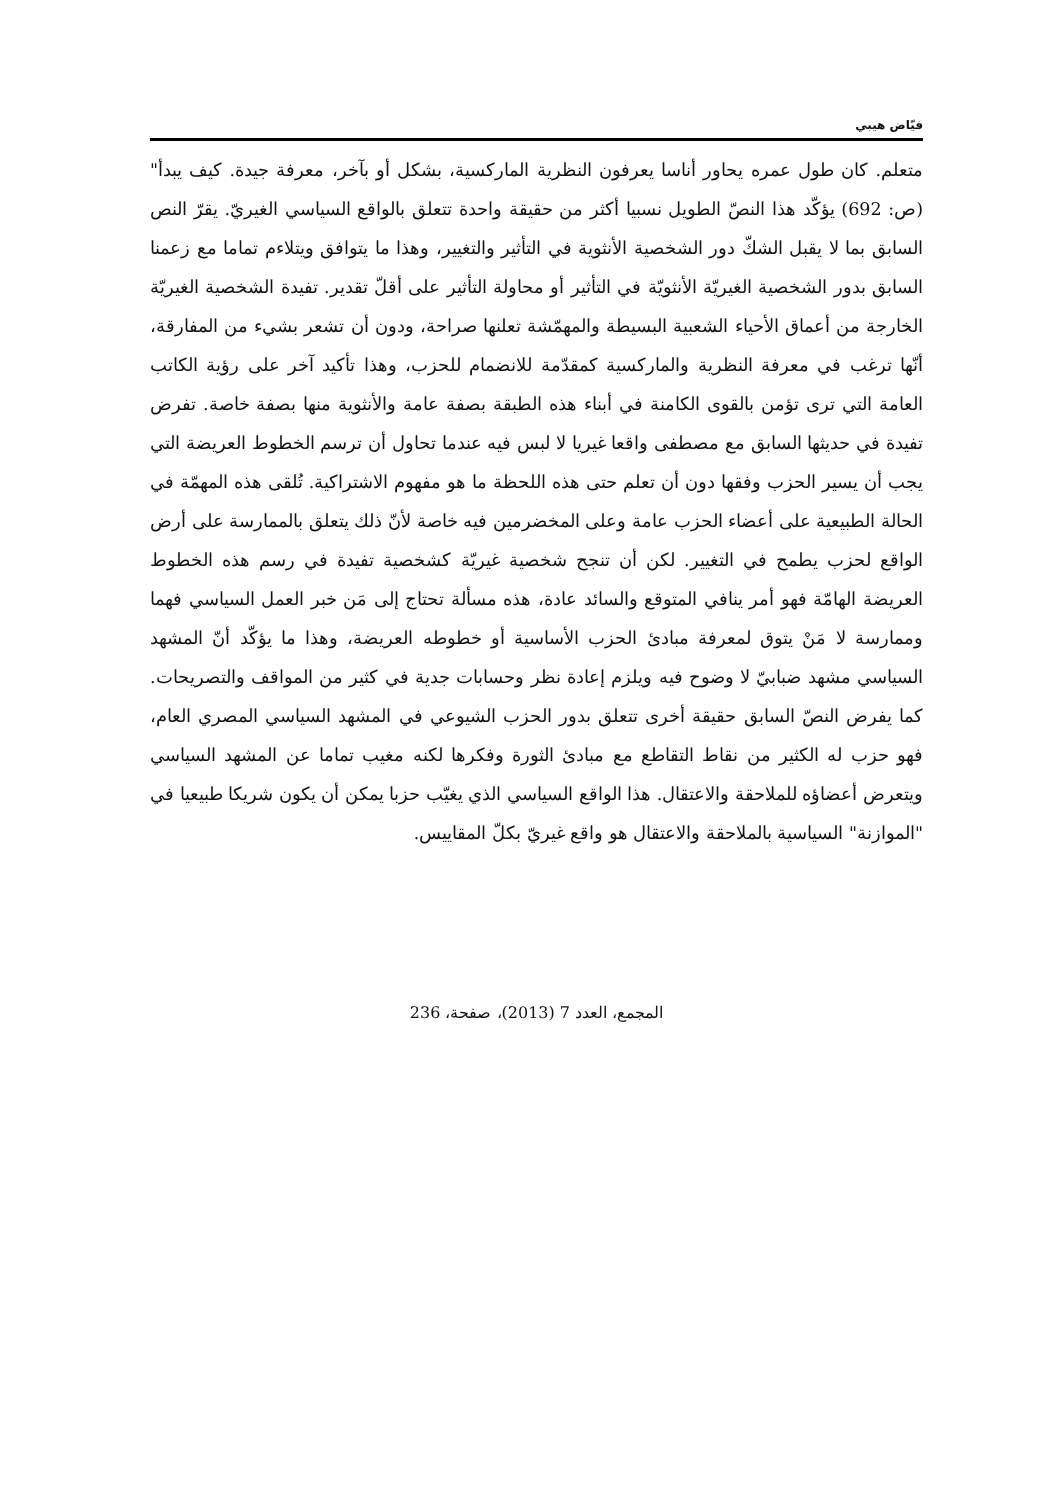فيّاض هيبي
متعلم. كان طول عمره يحاور أناسا يعرفون النظرية الماركسية، بشكل أو بآخر، معرفة جيدة. كيف يبدأ" (ص: 692) يؤكّد هذا النصّ الطويل نسبيا أكثر من حقيقة واحدة تتعلق بالواقع السياسي الغيريّ. يقرّ النص السابق بما لا يقبل الشكّ دور الشخصية الأنثوية في التأثير والتغيير، وهذا ما يتوافق ويتلاءم تماما مع زعمنا السابق بدور الشخصية الغيريّة الأنثويّة في التأثير أو محاولة التأثير على أقلّ تقدير. تفيدة الشخصية الغيريّة الخارجة من أعماق الأحياء الشعبية البسيطة والمهمّشة تعلنها صراحة، ودون أن تشعر بشيء من المفارقة، أنّها ترغب في معرفة النظرية والماركسية كمقدّمة للانضمام للحزب، وهذا تأكيد آخر على رؤية الكاتب العامة التي ترى تؤمن بالقوى الكامنة في أبناء هذه الطبقة بصفة عامة والأنثوية منها بصفة خاصة. تفرض تفيدة في حديثها السابق مع مصطفى واقعا غيريا لا لبس فيه عندما تحاول أن ترسم الخطوط العريضة التي يجب أن يسير الحزب وفقها دون أن تعلم حتى هذه اللحظة ما هو مفهوم الاشتراكية. تُلقى هذه المهمّة في الحالة الطبيعية على أعضاء الحزب عامة وعلى المخضرمين فيه خاصة لأنّ ذلك يتعلق بالممارسة على أرض الواقع لحزب يطمح في التغيير. لكن أن تنجح شخصية غيريّة كشخصية تفيدة في رسم هذه الخطوط العريضة الهامّة فهو أمر ينافي المتوقع والسائد عادة، هذه مسألة تحتاج إلى مَن خبر العمل السياسي فهما وممارسة لا مَنْ يتوق لمعرفة مبادئ الحزب الأساسية أو خطوطه العريضة، وهذا ما يؤكّد أنّ المشهد السياسي مشهد ضبابيّ لا وضوح فيه ويلزم إعادة نظر وحسابات جدية في كثير من المواقف والتصريحات. كما يفرض النصّ السابق حقيقة أخرى تتعلق بدور الحزب الشيوعي في المشهد السياسي المصري العام، فهو حزب له الكثير من نقاط التقاطع مع مبادئ الثورة وفكرها لكنه مغيب تماما عن المشهد السياسي ويتعرض أعضاؤه للملاحقة والاعتقال. هذا الواقع السياسي الذي يغيّب حزبا يمكن أن يكون شريكا طبيعيا في "الموازنة" السياسية بالملاحقة والاعتقال هو واقع غيريّ بكلّ المقاييس.
المجمع، العدد 7 (2013)، صفحة، 236